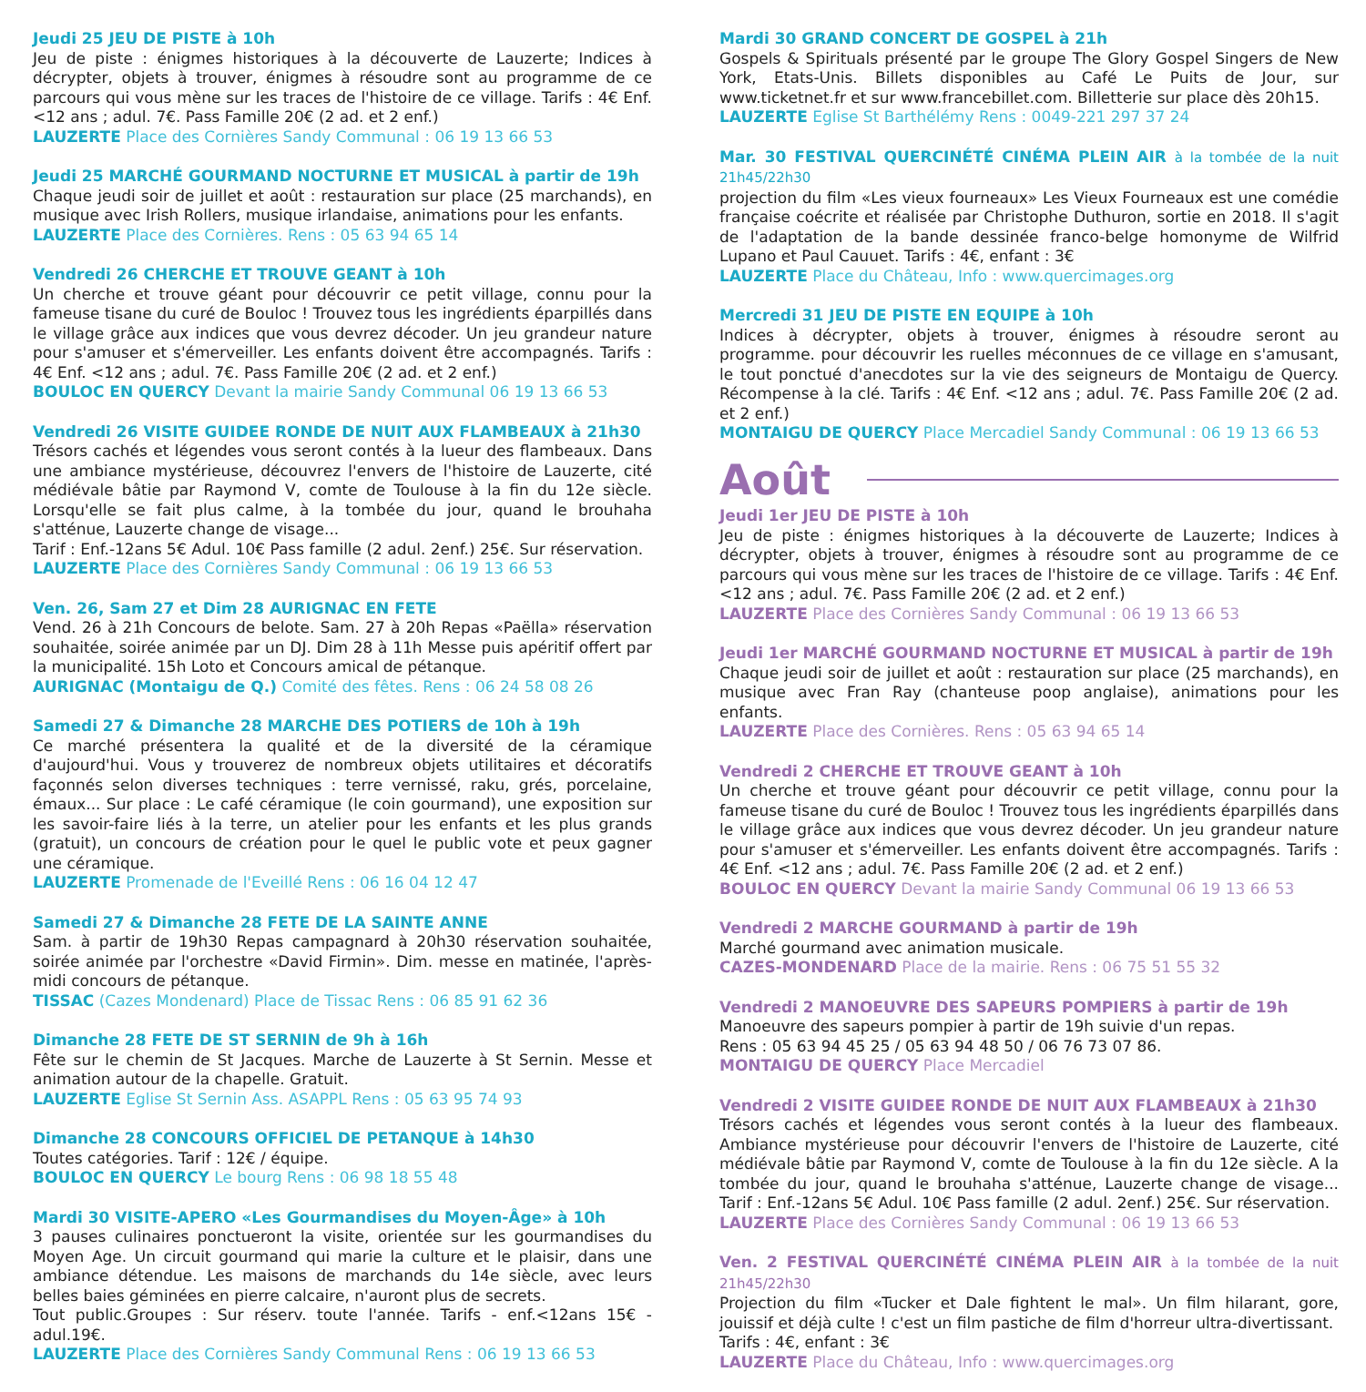Jeudi 25 JEU DE PISTE à 10h
Jeu de piste : énigmes historiques à la découverte de Lauzerte; Indices à décrypter, objets à trouver, énigmes à résoudre sont au programme de ce parcours qui vous mène sur les traces de l'histoire de ce village. Tarifs : 4€ Enf. <12 ans ; adul. 7€. Pass Famille 20€ (2 ad. et 2 enf.)
LAUZERTE Place des Cornières Sandy Communal : 06 19 13 66 53
Jeudi 25 MARCHÉ GOURMAND NOCTURNE ET MUSICAL à partir de 19h
Chaque jeudi soir de juillet et août : restauration sur place (25 marchands), en musique avec Irish Rollers, musique irlandaise, animations pour les enfants.
LAUZERTE Place des Cornières. Rens : 05 63 94 65 14
Vendredi 26 CHERCHE ET TROUVE GEANT à 10h
Un cherche et trouve géant pour découvrir ce petit village, connu pour la fameuse tisane du curé de Bouloc ! Trouvez tous les ingrédients éparpillés dans le village grâce aux indices que vous devrez décoder. Un jeu grandeur nature pour s'amuser et s'émerveiller. Les enfants doivent être accompagnés. Tarifs : 4€ Enf. <12 ans ; adul. 7€. Pass Famille 20€ (2 ad. et 2 enf.)
BOULOC EN QUERCY Devant la mairie Sandy Communal 06 19 13 66 53
Vendredi 26 VISITE GUIDEE RONDE DE NUIT AUX FLAMBEAUX à 21h30
Trésors cachés et légendes vous seront contés à la lueur des flambeaux. Dans une ambiance mystérieuse, découvrez l'envers de l'histoire de Lauzerte, cité médiévale bâtie par Raymond V, comte de Toulouse à la fin du 12e siècle. Lorsqu'elle se fait plus calme, à la tombée du jour, quand le brouhaha s'atténue, Lauzerte change de visage...
Tarif : Enf.-12ans 5€ Adul. 10€ Pass famille (2 adul. 2enf.) 25€. Sur réservation.
LAUZERTE Place des Cornières Sandy Communal : 06 19 13 66 53
Ven. 26, Sam 27 et Dim 28 AURIGNAC EN FETE
Vend. 26 à 21h Concours de belote. Sam. 27 à 20h Repas «Paëlla» réservation souhaitée, soirée animée par un DJ. Dim 28 à 11h Messe puis apéritif offert par la municipalité. 15h Loto et Concours amical de pétanque.
AURIGNAC (Montaigu de Q.) Comité des fêtes. Rens : 06 24 58 08 26
Samedi 27 & Dimanche 28 MARCHE DES POTIERS de 10h à 19h
Ce marché présentera la qualité et de la diversité de la céramique d'aujourd'hui. Vous y trouverez de nombreux objets utilitaires et décoratifs façonnés selon diverses techniques : terre vernissé, raku, grés, porcelaine, émaux... Sur place : Le café céramique (le coin gourmand), une exposition sur les savoir-faire liés à la terre, un atelier pour les enfants et les plus grands (gratuit), un concours de création pour le quel le public vote et peux gagner une céramique.
LAUZERTE Promenade de l'Eveillé Rens : 06 16 04 12 47
Samedi 27 & Dimanche 28 FETE DE LA SAINTE ANNE
Sam. à partir de 19h30 Repas campagnard à 20h30 réservation souhaitée, soirée animée par l'orchestre «David Firmin». Dim. messe en matinée, l'après-midi concours de pétanque.
TISSAC (Cazes Mondenard) Place de Tissac Rens : 06 85 91 62 36
Dimanche 28 FETE DE ST SERNIN de 9h à 16h
Fête sur le chemin de St Jacques. Marche de Lauzerte à St Sernin. Messe et animation autour de la chapelle. Gratuit.
LAUZERTE Eglise St Sernin Ass. ASAPPL Rens : 05 63 95 74 93
Dimanche 28 CONCOURS OFFICIEL DE PETANQUE à 14h30
Toutes catégories. Tarif : 12€ / équipe.
BOULOC EN QUERCY Le bourg Rens : 06 98 18 55 48
Mardi 30 VISITE-APERO «Les Gourmandises du Moyen-Âge» à 10h
3 pauses culinaires ponctueront la visite, orientée sur les gourmandises du Moyen Age. Un circuit gourmand qui marie la culture et le plaisir, dans une ambiance détendue. Les maisons de marchands du 14e siècle, avec leurs belles baies géminées en pierre calcaire, n'auront plus de secrets.
Tout public.Groupes : Sur réserv. toute l'année. Tarifs - enf.<12ans 15€ - adul.19€.
LAUZERTE Place des Cornières Sandy Communal Rens : 06 19 13 66 53
Mardi 30 GRAND CONCERT DE GOSPEL à 21h
Gospels & Spirituals présenté par le groupe The Glory Gospel Singers de New York, Etats-Unis. Billets disponibles au Café Le Puits de Jour, sur www.ticketnet.fr et sur www.francebillet.com. Billetterie sur place dès 20h15.
LAUZERTE Eglise St Barthélémy Rens : 0049-221 297 37 24
Mar. 30 FESTIVAL QUERCINÉTÉ CINÉMA PLEIN AIR à la tombée de la nuit 21h45/22h30
projection du film «Les vieux fourneaux» Les Vieux Fourneaux est une comédie française coécrite et réalisée par Christophe Duthuron, sortie en 2018. Il s'agit de l'adaptation de la bande dessinée franco-belge homonyme de Wilfrid Lupano et Paul Cauuet. Tarifs : 4€, enfant : 3€
LAUZERTE Place du Château, Info : www.quercimages.org
Mercredi 31 JEU DE PISTE EN EQUIPE à 10h
Indices à décrypter, objets à trouver, énigmes à résoudre seront au programme. pour découvrir les ruelles méconnues de ce village en s'amusant, le tout ponctué d'anecdotes sur la vie des seigneurs de Montaigu de Quercy. Récompense à la clé. Tarifs : 4€ Enf. <12 ans ; adul. 7€. Pass Famille 20€ (2 ad. et 2 enf.)
MONTAIGU DE QUERCY Place Mercadiel Sandy Communal : 06 19 13 66 53
Août
Jeudi 1er JEU DE PISTE à 10h
Jeu de piste : énigmes historiques à la découverte de Lauzerte; Indices à décrypter, objets à trouver, énigmes à résoudre sont au programme de ce parcours qui vous mène sur les traces de l'histoire de ce village. Tarifs : 4€ Enf. <12 ans ; adul. 7€. Pass Famille 20€ (2 ad. et 2 enf.)
LAUZERTE Place des Cornières Sandy Communal : 06 19 13 66 53
Jeudi 1er MARCHÉ GOURMAND NOCTURNE ET MUSICAL à partir de 19h
Chaque jeudi soir de juillet et août : restauration sur place (25 marchands), en musique avec Fran Ray (chanteuse poop anglaise), animations pour les enfants.
LAUZERTE Place des Cornières. Rens : 05 63 94 65 14
Vendredi 2 CHERCHE ET TROUVE GEANT à 10h
Un cherche et trouve géant pour découvrir ce petit village, connu pour la fameuse tisane du curé de Bouloc ! Trouvez tous les ingrédients éparpillés dans le village grâce aux indices que vous devrez décoder. Un jeu grandeur nature pour s'amuser et s'émerveiller. Les enfants doivent être accompagnés. Tarifs : 4€ Enf. <12 ans ; adul. 7€. Pass Famille 20€ (2 ad. et 2 enf.)
BOULOC EN QUERCY Devant la mairie Sandy Communal 06 19 13 66 53
Vendredi 2 MARCHE GOURMAND à partir de 19h
Marché gourmand avec animation musicale.
CAZES-MONDENARD Place de la mairie. Rens : 06 75 51 55 32
Vendredi 2 MANOEUVRE DES SAPEURS POMPIERS à partir de 19h
Manoeuvre des sapeurs pompier à partir de 19h suivie d'un repas.
Rens : 05 63 94 45 25 / 05 63 94 48 50 / 06 76 73 07 86.
MONTAIGU DE QUERCY Place Mercadiel
Vendredi 2 VISITE GUIDEE RONDE DE NUIT AUX FLAMBEAUX à 21h30
Trésors cachés et légendes vous seront contés à la lueur des flambeaux. Ambiance mystérieuse pour découvrir l'envers de l'histoire de Lauzerte, cité médiévale bâtie par Raymond V, comte de Toulouse à la fin du 12e siècle. A la tombée du jour, quand le brouhaha s'atténue, Lauzerte change de visage... Tarif : Enf.-12ans 5€ Adul. 10€ Pass famille (2 adul. 2enf.) 25€. Sur réservation.
LAUZERTE Place des Cornières Sandy Communal : 06 19 13 66 53
Ven. 2 FESTIVAL QUERCINÉTÉ CINÉMA PLEIN AIR à la tombée de la nuit 21h45/22h30
Projection du film «Tucker et Dale fightent le mal». Un film hilarant, gore, jouissif et déjà culte ! c'est un film pastiche de film d'horreur ultra-divertissant.
Tarifs : 4€, enfant : 3€
LAUZERTE Place du Château, Info : www.quercimages.org